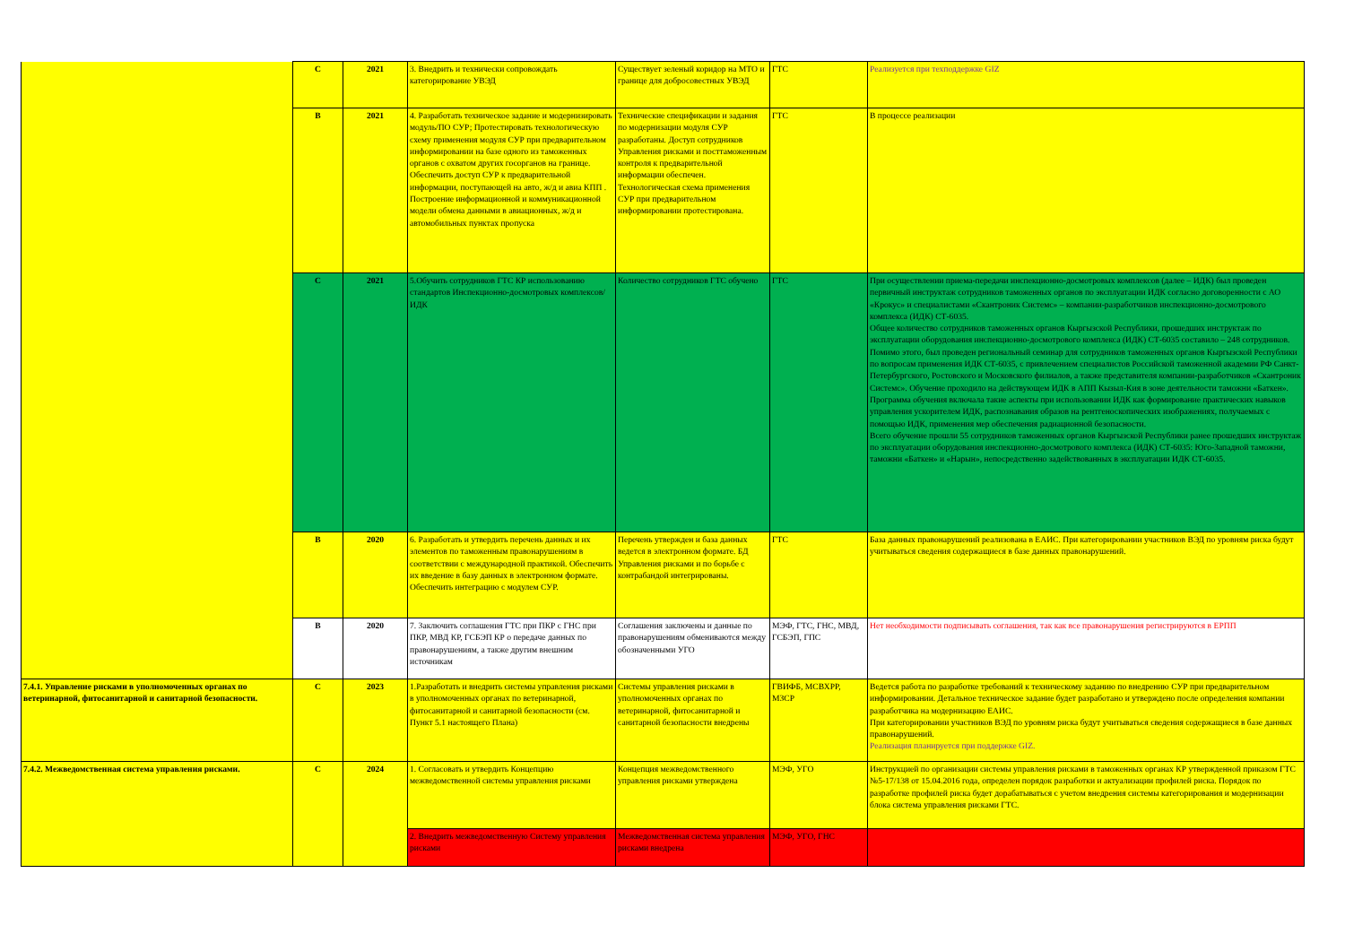| | С | 2021 | 3. Внедрить и технически сопровождать категорирование УВЭД | Существует зеленый коридор на МТО и границе для добросовестных УВЭД | ГТС | Реализуется при техподдержке GIZ |
| | В | 2021 | 4. Разработать техническое задание и модернизировать модуль/ПО СУР; Протестировать технологическую схему применения модуля СУР при предварительном информировании на базе одного из таможенных органов с охватом других госорганов на границе. Обеспечить доступ СУР к предварительной информации, поступающей на авто, ж/д и авиа КПП . Построение информационной и коммуникационной модели обмена данными в авиационных, ж/д и автомобильных пунктах пропуска | Технические спецификации и задания по модернизации модуля СУР разработаны. Доступ сотрудников Управления рисками и посттаможенным контроля к предварительной информации обеспечен. Технологическая схема применения СУР при предварительном информировании протестирована. | ГТС | В процессе реализации |
| | С | 2021 | 5.Обучить сотрудников ГТС КР использованию стандартов Инспекционно-досмотровых комплексов/ИДК | Количество сотрудников ГТС обучено | ГТС | При осуществлении приема-передачи инспекционно-досмотровых комплексов (далее – ИДК) был проведен первичный инструктаж сотрудников таможенных органов по эксплуатации ИДК согласно договоренности с АО «Крокус» и специалистами «Скантроник Системс» – компании-разработчиков инспекционно-досмотрового комплекса (ИДК) СТ-6035. Общее количество сотрудников таможенных органов Кыргызской Республики, прошедших инструктаж по эксплуатации оборудования инспекционно-досмотрового комплекса (ИДК) СТ-6035 составило – 248 сотрудников. Помимо этого, был проведен региональный семинар для сотрудников таможенных органов Кыргызской Республики по вопросам применения ИДК СТ-6035, с привлечением специалистов Российской таможенной академии РФ Санкт-Петербургского, Ростовского и Московского филиалов, а также представителя компании-разработчиков «Скантроник Системс». Обучение проходило на действующем ИДК в АПП Кызыл-Кия в зоне деятельности таможни «Баткен». Программа обучения включала такие аспекты при использовании ИДК как формирование практических навыков управления ускорителем ИДК, распознавания образов на рентгеноскопических изображениях, получаемых с помощью ИДК, применения мер обеспечения радиационной безопасности. Всего обучение прошли 55 сотрудников таможенных органов Кыргызской Республики ранее прошедших инструктаж по эксплуатации оборудования инспекционно-досмотрового комплекса (ИДК) СТ-6035: Юго-Западной таможни, таможни «Баткен» и «Нарын», непосредственно задействованных в эксплуатации ИДК СТ-6035. |
| | В | 2020 | 6. Разработать и утвердить перечень данных и их элементов по таможенным правонарушениям в соответствии с международной практикой. Обеспечить их введение в базу данных в электронном формате. Обеспечить интеграцию с модулем СУР. | Перечень утвержден и база данных ведется в электронном формате. БД Управления рисками и по борьбе с контрабандой интегрированы. | ГТС | База данных правонарушений реализована в ЕАИС. При категорировании участников ВЭД по уровням риска будут учитываться сведения содержащиеся в базе данных правонарушений. |
| | В | 2020 | 7. Заключить соглашения ГТС при ПКР с ГНС при ПКР, МВД КР, ГСБЭП КР о передаче данных по правонарушениям, а также другим внешним источникам | Соглашения заключены и данные по правонарушениям обмениваются между обозначенными УГО | МЭФ, ГТС, ГНС, МВД, ГСБЭП, ГПС | Нет необходимости подписывать соглашения, так как все правонарушения регистрируются в ЕРПП |
| 7.4.1. Управление рисками в уполномоченных органах по ветеринарной, фитосанитарной и санитарной безопасности. | С | 2023 | 1.Разработать и внедрить системы управления рисками в уполномоченных органах по ветеринарной, фитосанитарной и санитарной безопасности (см. Пункт 5.1 настоящего Плана) | Системы управления рисками в уполномоченных органах по ветеринарной, фитосанитарной и санитарной безопасности внедрены | ГВИФБ, МСВХРР, МЗСР | Ведется работа по разработке требований к техническому заданию по внедрению СУР при предварительном информировании. Детальное техническое задание будет разработано и утверждено после определения компании разработчика на модернизацию ЕАИС. При категорировании участников ВЭД по уровням риска будут учитываться сведения содержащиеся в базе данных правонарушений. Реализация планируется при поддержке GIZ. |
| 7.4.2. Межведомственная система управления рисками. | С | 2024 | 1. Согласовать и утвердить Концепцию межведомственной системы управления рисками | Концепция межведомственного управления рисками утверждена | МЭФ, УГО | Инструкцией по организации системы управления рисками в таможенных органах КР утвержденной приказом ГТС №5-17/138 от 15.04.2016 года, определен порядок разработки и актуализации профилей риска. Порядок по разработке профилей риска будет дорабатываться с учетом внедрения системы категорирования и модернизации блока система управления рисками ГТС. |
| | | | 2. Внедрить межведомственную Систему управления рисками | Межведомственная система управления рисками внедрена | МЭФ, УГО, ГНС | |